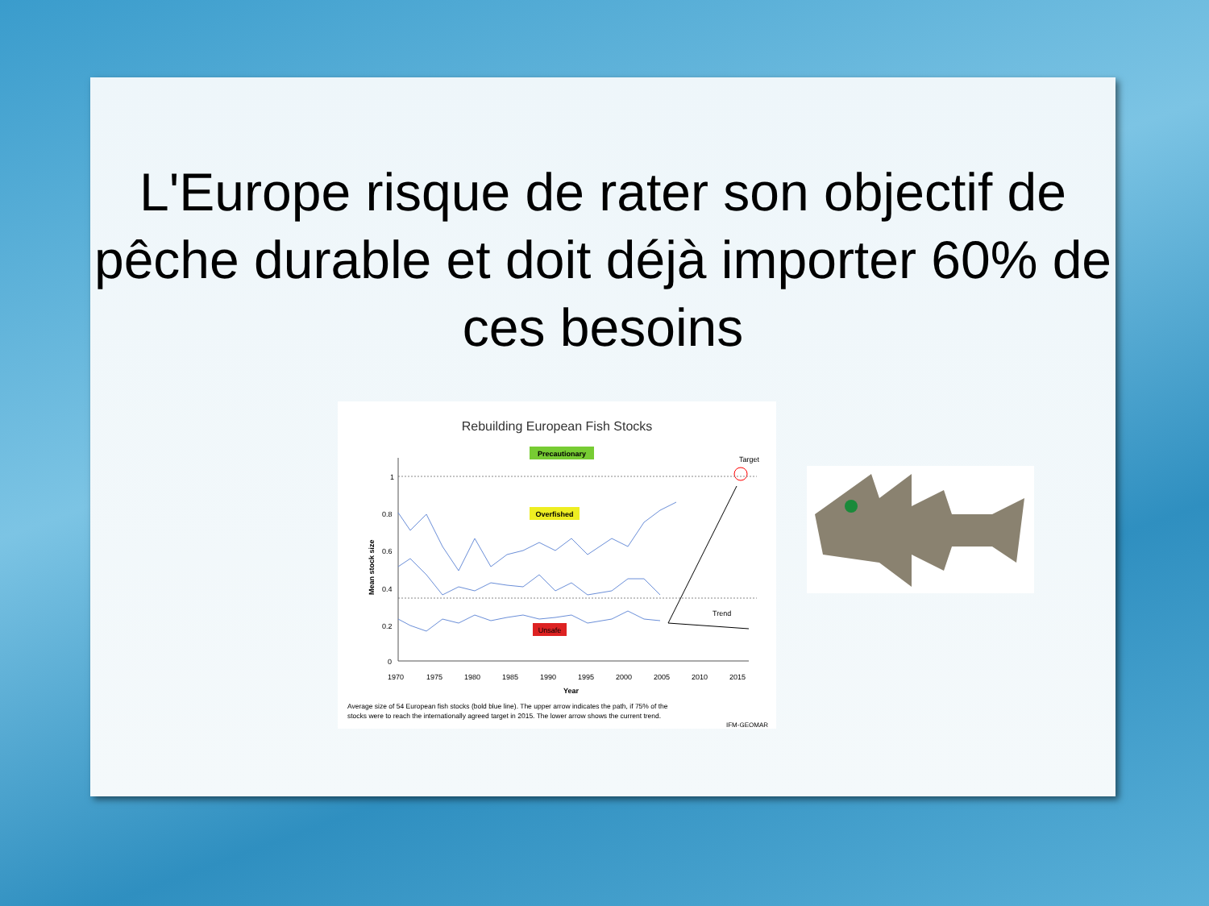L'Europe risque de rater son objectif de pêche durable et doit déjà importer 60% de ces besoins
Rebuilding European Fish Stocks
Precautionary
Overfished
Unsafe
Target
1
0.8
0.6
0.4
0.2
0
1970
1975
1980
1985
1990
1995
2000
2005
2010
2015
Year
Mean stock size
Trend
Average size of 54 European fish stocks (bold blue line). The upper arrow indicates the path, if 75% of the
stocks were to reach the internationally agreed target in 2015. The lower arrow shows the current trend.
IFM-GEOMAR